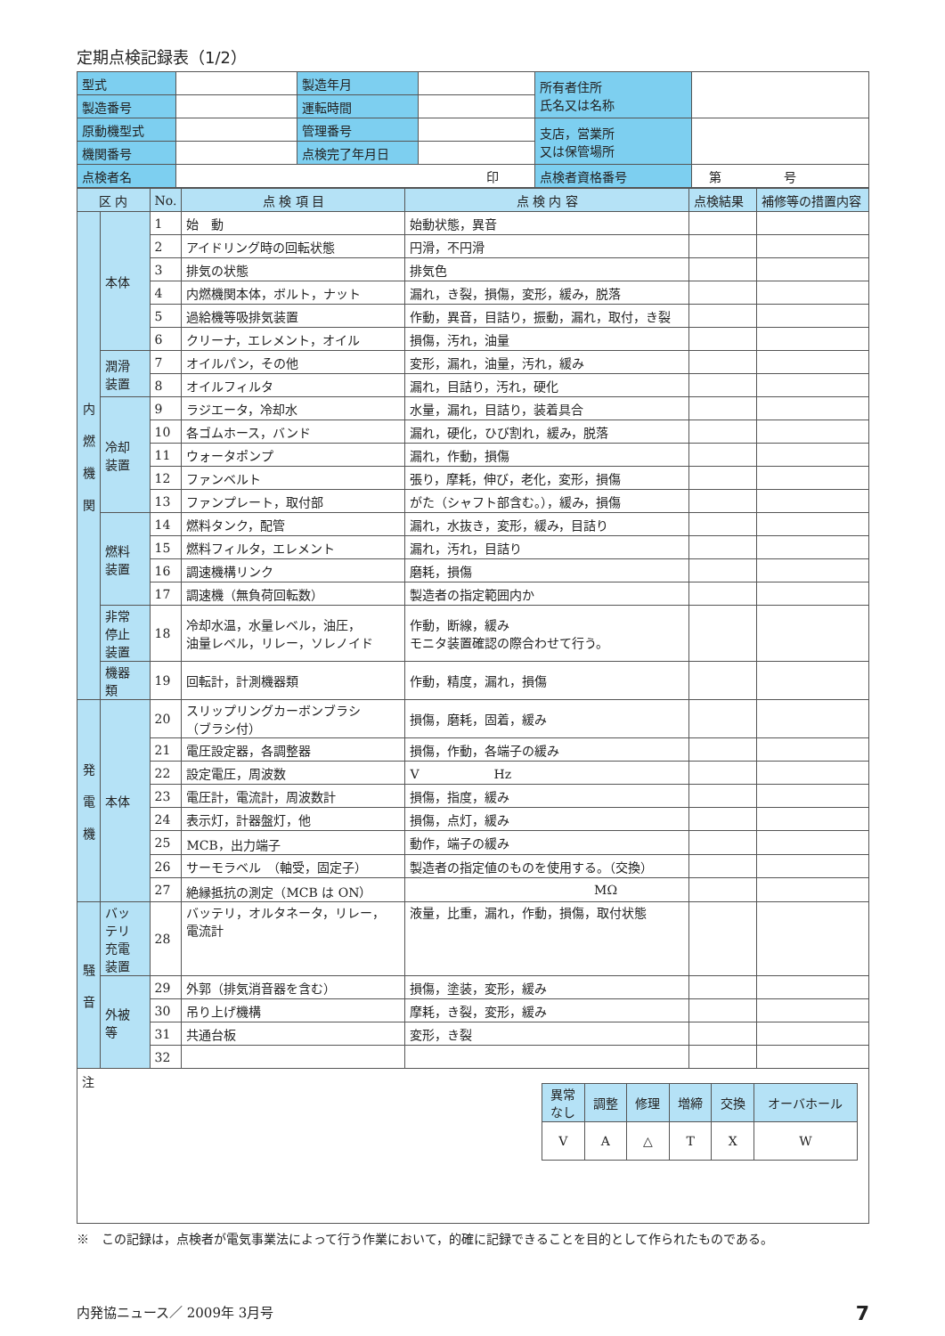定期点検記録表（1/2）
| 型式 | | 製造年月 | | 所有者住所 氏名又は名称 | |
| 製造番号 | | 運転時間 | | | |
| 原動機型式 | | 管理番号 | | 支店，営業所 又は保管場所 | |
| 機関番号 | | 点検完了年月日 | | | |
| 点検者名 | 印 | | | 点検者資格番号 | 第 号 |
| 区 内 | | No. | 点 検 項 目 | 点 検 内 容 | 点検結果 | 補修等の措置内容 |
| --- | --- | --- | --- | --- | --- | --- |
| 内 燃 機 関 | 本体 | 1 | 始 動 | 始動状態，異音 | | |
| | | 2 | アイドリング時の回転状態 | 円滑，不円滑 | | |
| | | 3 | 排気の状態 | 排気色 | | |
| | | 4 | 内燃機関本体，ボルト，ナット | 漏れ，き裂，損傷，変形，緩み，脱落 | | |
| | | 5 | 過給機等吸排気装置 | 作動，異音，目詰り，振動，漏れ，取付，き裂 | | |
| | | 6 | クリーナ，エレメント，オイル | 損傷，汚れ，油量 | | |
| | 潤滑 装置 | 7 | オイルパン，その他 | 変形，漏れ，油量，汚れ，緩み | | |
| | | 8 | オイルフィルタ | 漏れ，目詰り，汚れ，硬化 | | |
| | 冷却 装置 | 9 | ラジエータ，冷却水 | 水量，漏れ，目詰り，装着具合 | | |
| | | 10 | 各ゴムホース，バンド | 漏れ，硬化，ひび割れ，緩み，脱落 | | |
| | | 11 | ウォータポンプ | 漏れ，作動，損傷 | | |
| | | 12 | ファンベルト | 張り，摩耗，伸び，老化，変形，損傷 | | |
| | | 13 | ファンプレート，取付部 | がた（シャフト部含む。），緩み，損傷 | | |
| | 燃料 装置 | 14 | 燃料タンク，配管 | 漏れ，水抜き，変形，緩み，目詰り | | |
| | | 15 | 燃料フィルタ，エレメント | 漏れ，汚れ，目詰り | | |
| | | 16 | 調速機構リンク | 磨耗，損傷 | | |
| | | 17 | 調速機（無負荷回転数） | 製造者の指定範囲内か | | |
| | 非常 停止 装置 | 18 | 冷却水温，水量レベル，油圧， 油量レベル，リレー，ソレノイド | 作動，断線，緩み モニタ装置確認の際合わせて行う。 | | |
| | 機器 類 | 19 | 回転計，計測機器類 | 作動，精度，漏れ，損傷 | | |
| 発 電 機 | 本体 | 20 | スリップリングカーボンブラシ （ブラシ付） | 損傷，磨耗，固着，緩み | | |
| | | 21 | 電圧設定器，各調整器 | 損傷，作動，各端子の緩み | | |
| | | 22 | 設定電圧，周波数 | V Hz | | |
| | | 23 | 電圧計，電流計，周波数計 | 損傷，指度，緩み | | |
| | | 24 | 表示灯，計器盤灯，他 | 損傷，点灯，緩み | | |
| | | 25 | MCB，出力端子 | 動作，端子の緩み | | |
| | | 26 | サーモラベル （軸受，固定子） | 製造者の指定値のものを使用する。（交換） | | |
| | | 27 | 絶縁抵抗の測定（MCB は ON） | MΩ | | |
| 騒 音 | バッ テリ 充電 装置 | 28 | バッテリ，オルタネータ，リレー， 電流計 | 液量，比重，漏れ，作動，損傷，取付状態 | | |
| | 外被 等 | 29 | 外郭（排気消音器を含む） | 損傷，塗装，変形，緩み | | |
| | | 30 | 吊り上げ機構 | 摩耗，き裂，変形，緩み | | |
| | | 31 | 共通台板 | 変形，き裂 | | |
| | | 32 | | | | |
注
| 異常 なし | 調整 | 修理 | 増締 | 交換 | オーバホール |
| V | A | △ | T | X | W |
※　この記録は，点検者が電気事業法によって行う作業において，的確に記録できることを目的として作られたものである。
内発協ニュース／ 2009年 3月号 7